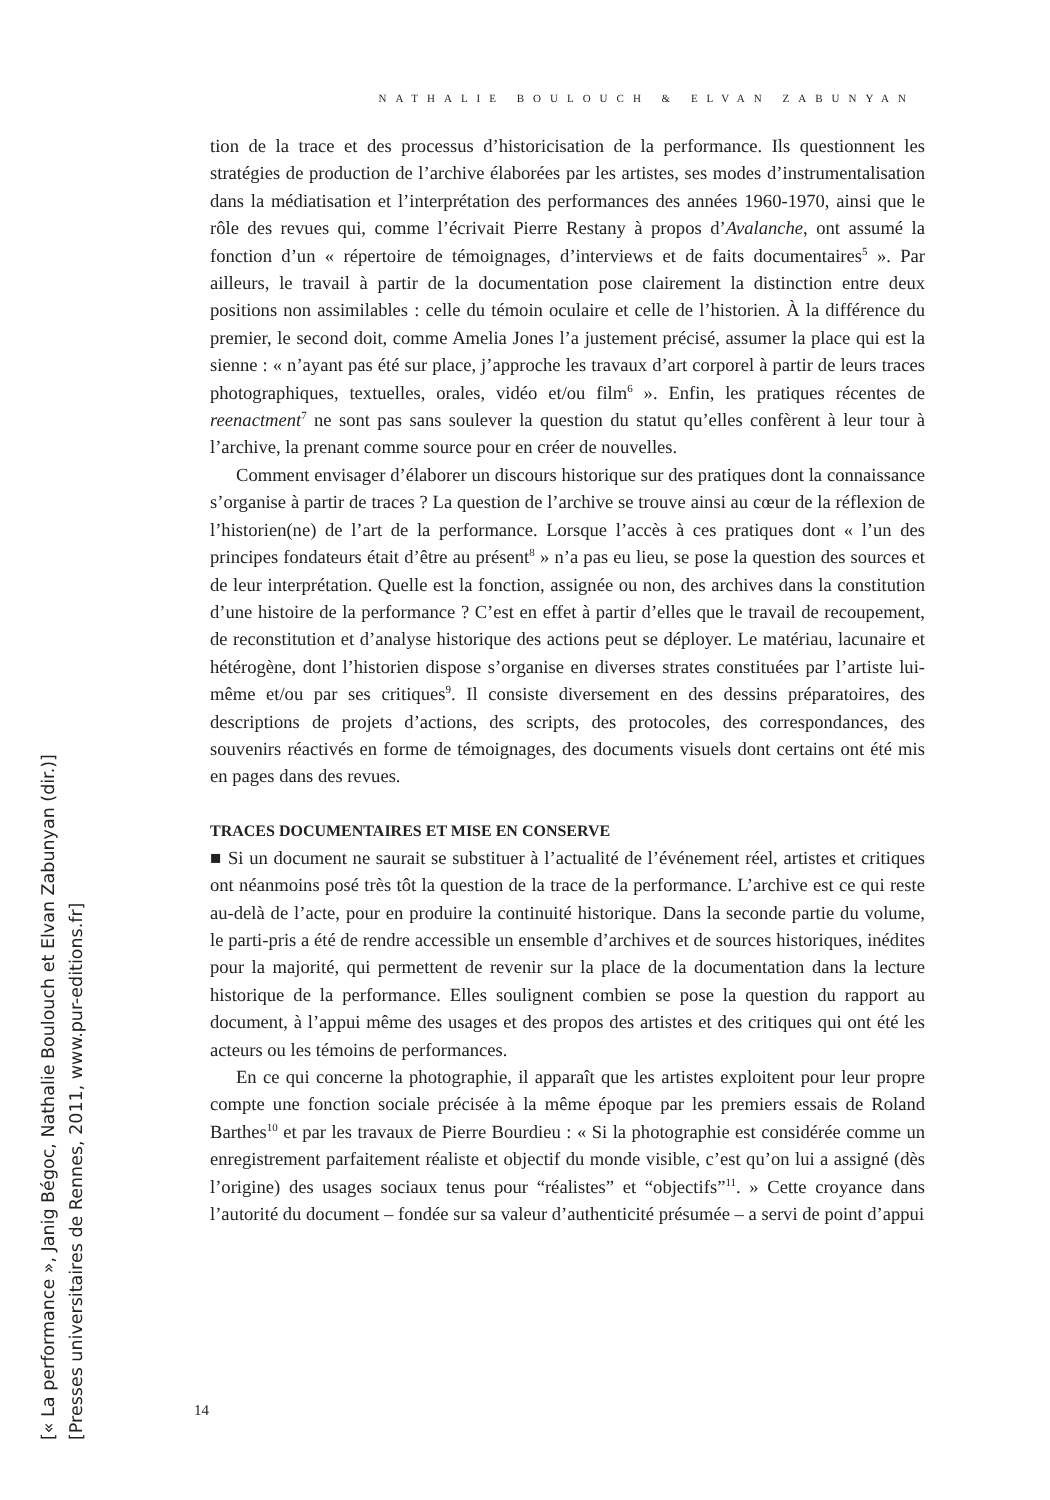NATHALIE BOULOUCH & ELVAN ZABUNYAN
tion de la trace et des processus d’historicisation de la performance. Ils questionnent les stratégies de production de l’archive élaborées par les artistes, ses modes d’instrumentalisation dans la médiatisation et l’interprétation des performances des années 1960-1970, ainsi que le rôle des revues qui, comme l’écrivait Pierre Restany à propos d’Avalanche, ont assumé la fonction d’un « répertoire de témoignages, d’interviews et de faits documentaires<sup>5</sup> ». Par ailleurs, le travail à partir de la documentation pose clairement la distinction entre deux positions non assimilables : celle du témoin oculaire et celle de l’historien. À la différence du premier, le second doit, comme Amelia Jones l’a justement précisé, assumer la place qui est la sienne : « n’ayant pas été sur place, j’approche les travaux d’art corporel à partir de leurs traces photographiques, textuelles, orales, vidéo et/ou film<sup>6</sup> ». Enfin, les pratiques récentes de reenactment<sup>7</sup> ne sont pas sans soulever la question du statut qu’elles confèrent à leur tour à l’archive, la prenant comme source pour en créer de nouvelles.
Comment envisager d’élaborer un discours historique sur des pratiques dont la connaissance s’organise à partir de traces ? La question de l’archive se trouve ainsi au cœur de la réflexion de l’historien(ne) de l’art de la performance. Lorsque l’accès à ces pratiques dont « l’un des principes fondateurs était d’être au présent<sup>8</sup> » n’a pas eu lieu, se pose la question des sources et de leur interprétation. Quelle est la fonction, assignée ou non, des archives dans la constitution d’une histoire de la performance ? C’est en effet à partir d’elles que le travail de recoupement, de reconstitution et d’analyse historique des actions peut se déployer. Le matériau, lacunaire et hétérogène, dont l’historien dispose s’organise en diverses strates constituées par l’artiste lui-même et/ou par ses critiques<sup>9</sup>. Il consiste diversement en des dessins préparatoires, des descriptions de projets d’actions, des scripts, des protocoles, des correspondances, des souvenirs réactivés en forme de témoignages, des documents visuels dont certains ont été mis en pages dans des revues.
TRACES DOCUMENTAIRES ET MISE EN CONSERVE
■ Si un document ne saurait se substituer à l’actualité de l’événement réel, artistes et critiques ont néanmoins posé très tôt la question de la trace de la performance. L’archive est ce qui reste au-delà de l’acte, pour en produire la continuité historique. Dans la seconde partie du volume, le parti-pris a été de rendre accessible un ensemble d’archives et de sources historiques, inédites pour la majorité, qui permettent de revenir sur la place de la documentation dans la lecture historique de la performance. Elles soulignent combien se pose la question du rapport au document, à l’appui même des usages et des propos des artistes et des critiques qui ont été les acteurs ou les témoins de performances.
En ce qui concerne la photographie, il apparaît que les artistes exploitent pour leur propre compte une fonction sociale précisée à la même époque par les premiers essais de Roland Barthes<sup>10</sup> et par les travaux de Pierre Bourdieu : « Si la photographie est considérée comme un enregistrement parfaitement réaliste et objectif du monde visible, c’est qu’on lui a assigné (dès l’origine) des usages sociaux tenus pour “réalistes” et “objectifs”<sup>11</sup>. » Cette croyance dans l’autorité du document – fondée sur sa valeur d’authenticité présumée – a servi de point d’appui
14
[« La performance », Janig Bégoc, Nathalie Boulouch et Elvan Zabunyan (dir.)]
[Presses universitaires de Rennes, 2011, www.pur-editions.fr]